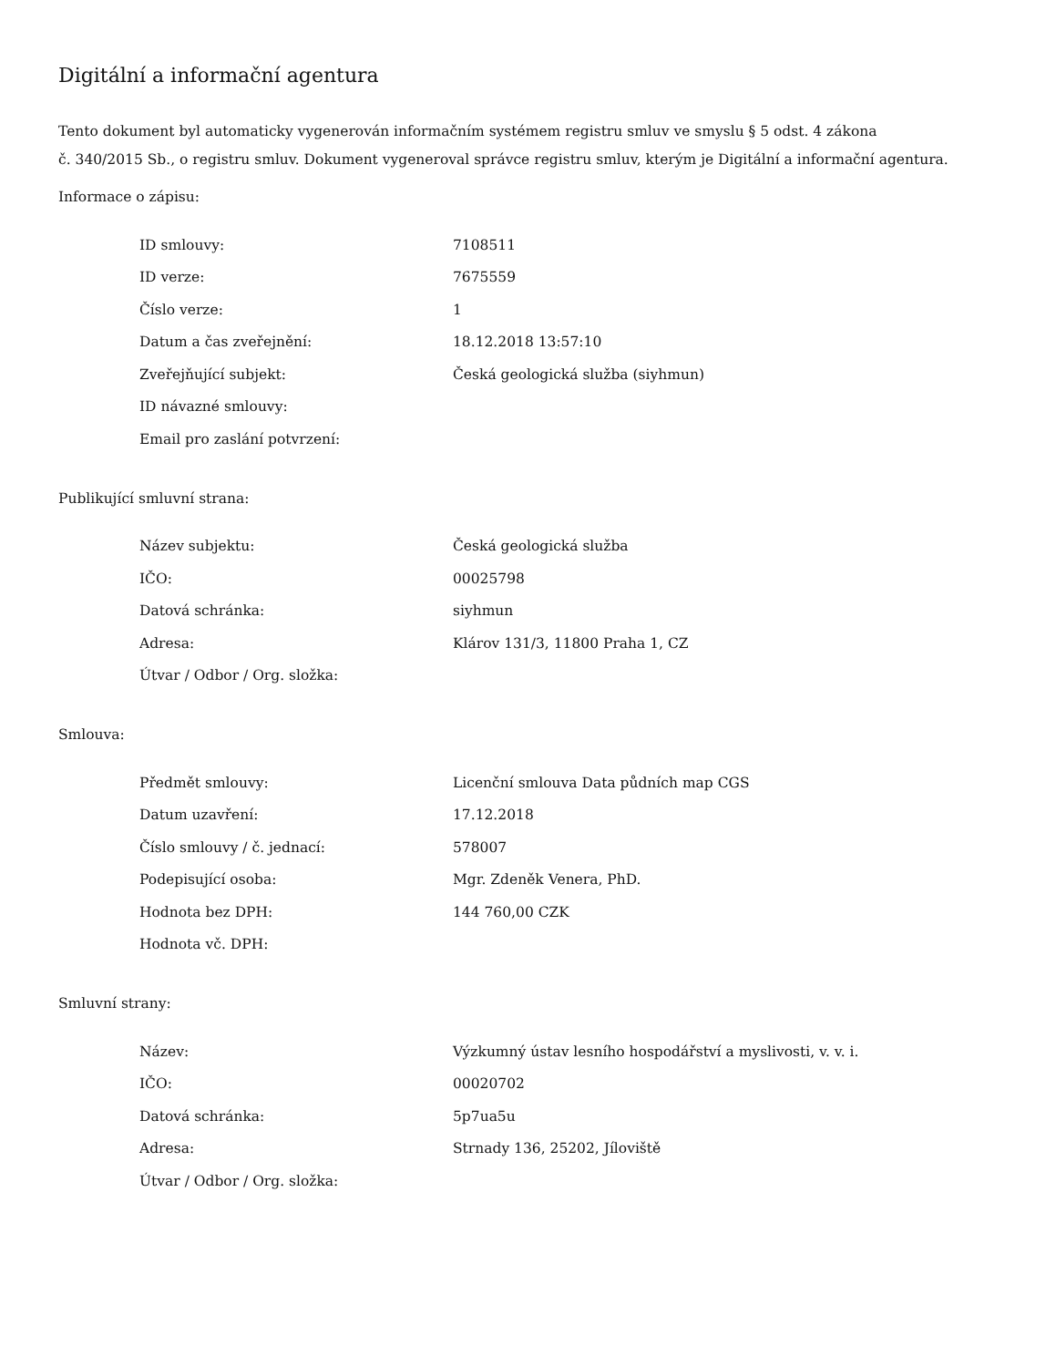Digitální a informační agentura
Tento dokument byl automaticky vygenerován informačním systémem registru smluv ve smyslu § 5 odst. 4 zákona
č. 340/2015 Sb., o registru smluv. Dokument vygeneroval správce registru smluv, kterým je Digitální a informační agentura.
Informace o zápisu:
| ID smlouvy: | 7108511 |
| ID verze: | 7675559 |
| Číslo verze: | 1 |
| Datum a čas zveřejnění: | 18.12.2018 13:57:10 |
| Zveřejňující subjekt: | Česká geologická služba (siyhmun) |
| ID návazné smlouvy: | |
| Email pro zaslání potvrzení: | |
Publikující smluvní strana:
| Název subjektu: | Česká geologická služba |
| IČO: | 00025798 |
| Datová schránka: | siyhmun |
| Adresa: | Klárov 131/3, 11800 Praha 1, CZ |
| Útvar / Odbor / Org. složka: | |
Smlouva:
| Předmět smlouvy: | Licenční smlouva Data půdních map CGS |
| Datum uzavření: | 17.12.2018 |
| Číslo smlouvy / č. jednací: | 578007 |
| Podepisující osoba: | Mgr. Zdeněk Venera, PhD. |
| Hodnota bez DPH: | 144 760,00 CZK |
| Hodnota vč. DPH: | |
Smluvní strany:
| Název: | Výzkumný ústav lesního hospodářství a myslivosti, v. v. i. |
| IČO: | 00020702 |
| Datová schránka: | 5p7ua5u |
| Adresa: | Strnady 136, 25202, Jíloviště |
| Útvar / Odbor / Org. složka: | |